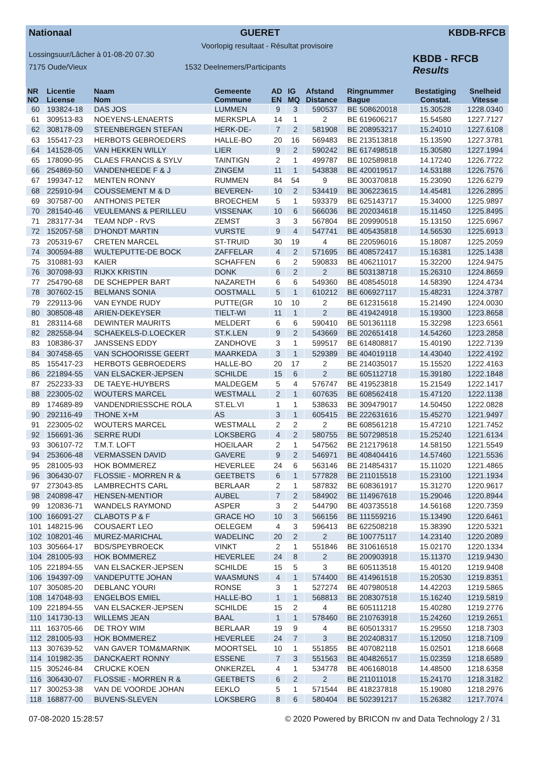Nationaal GUERET KBDB-RFCB
Voorlopig resultaat - Résultat provisoire
Lossingsuur/Lâcher à 01-08-20 07.30
7175 Oude/Vieux 1532 Deelnemers/Participants
KBDB - RFCB
Results
| NR NO | Licentie License | Naam Nom | Gemeente Commune | AD EN | IG MQ | Afstand Distance | Ringnummer Bague | Bestatiging Constat. | Snelheid Vitesse |
| --- | --- | --- | --- | --- | --- | --- | --- | --- | --- |
| 60 | 193824-18 | DAS JOS | LUMMEN | 9 | 3 | 590537 | BE 508620018 | 15.30528 | 1228.0340 |
| 61 | 309513-83 | NOEYENS-LENAERTS | MERKSPLA | 14 | 1 | 2 | BE 619606217 | 15.54580 | 1227.7127 |
| 62 | 308178-09 | STEENBERGEN STEFAN | HERK-DE- | 7 | 2 | 581908 | BE 208953217 | 15.24010 | 1227.6108 |
| 63 | 155417-23 | HERBOTS GEBROEDERS | HALLE-BO | 20 | 16 | 569483 | BE 213513818 | 15.13590 | 1227.3781 |
| 64 | 141528-05 | VAN HEKKEN WILLY | LIER | 9 | 2 | 590242 | BE 617498518 | 15.30580 | 1227.1994 |
| 65 | 178090-95 | CLAES FRANCIS & SYLV | TAINTIGN | 2 | 1 | 499787 | BE 102589818 | 14.17240 | 1226.7722 |
| 66 | 254869-50 | VANDENHEEDE F & J | ZINGEM | 11 | 1 | 543838 | BE 420019517 | 14.53188 | 1226.7576 |
| 67 | 199347-12 | MENTEN RONNY | RUMMEN | 84 | 54 | 9 | BE 300370818 | 15.23090 | 1226.6279 |
| 68 | 225910-94 | COUSSEMENT M & D | BEVEREN- | 10 | 2 | 534419 | BE 306223615 | 14.45481 | 1226.2895 |
| 69 | 307587-00 | ANTHONIS PETER | BROECHEM | 5 | 1 | 593379 | BE 625143717 | 15.34000 | 1225.9897 |
| 70 | 281540-46 | VEULEMANS & PERILLEU | VISSENAK | 10 | 6 | 566036 | BE 202034618 | 15.11450 | 1225.8495 |
| 71 | 283177-34 | TEAM NDP - RVS | ZEMST | 3 | 3 | 567804 | BE 209990518 | 15.13150 | 1225.6967 |
| 72 | 152057-58 | D'HONDT MARTIN | VURSTE | 9 | 4 | 547741 | BE 405435818 | 14.56530 | 1225.6913 |
| 73 | 205319-67 | CRETEN MARCEL | ST-TRUID | 30 | 19 | 4 | BE 220596016 | 15.18087 | 1225.2059 |
| 74 | 300594-88 | WULTEPUTTE-DE BOCK | ZAFFELAR | 4 | 2 | 571695 | BE 408572417 | 15.16381 | 1225.1438 |
| 75 | 310881-93 | KAIER | SCHAFFEN | 6 | 2 | 590833 | BE 406211017 | 15.32200 | 1224.9475 |
| 76 | 307098-93 | RIJKX KRISTIN | DONK | 6 | 2 | 2 | BE 503138718 | 15.26310 | 1224.8659 |
| 77 | 254790-68 | DE SCHEPPER BART | NAZARETH | 6 | 6 | 549360 | BE 408545018 | 14.58390 | 1224.4734 |
| 78 | 307602-15 | BELMANS SONIA | OOSTMALL | 5 | 1 | 610212 | BE 606927117 | 15.48231 | 1224.3787 |
| 79 | 229113-96 | VAN EYNDE RUDY | PUTTE(GR | 10 | 10 | 2 | BE 612315618 | 15.21490 | 1224.0030 |
| 80 | 308508-48 | ARIEN-DEKEYSER | TIELT-WI | 11 | 1 | 2 | BE 419424918 | 15.19300 | 1223.8658 |
| 81 | 283114-68 | DEWINTER MAURITS | MELDERT | 6 | 6 | 590410 | BE 501361118 | 15.32298 | 1223.6561 |
| 82 | 282558-94 | SCHAEKELS-D.LOECKER | ST.K.LEN | 9 | 2 | 543669 | BE 202651418 | 14.54260 | 1223.2858 |
| 83 | 108386-37 | JANSSENS EDDY | ZANDHOVE | 3 | 1 | 599517 | BE 614808817 | 15.40190 | 1222.7139 |
| 84 | 307458-65 | VAN SCHOORISSE GEERT | MAARKEDA | 3 | 1 | 529389 | BE 404019118 | 14.43040 | 1222.4192 |
| 85 | 155417-23 | HERBOTS GEBROEDERS | HALLE-BO | 20 | 17 | 2 | BE 214035017 | 15.15520 | 1222.4163 |
| 86 | 221894-55 | VAN ELSACKER-JEPSEN | SCHILDE | 15 | 6 | 2 | BE 605112718 | 15.39180 | 1222.1848 |
| 87 | 252233-33 | DE TAEYE-HUYBERS | MALDEGEM | 5 | 4 | 576747 | BE 419523818 | 15.21549 | 1222.1417 |
| 88 | 223005-02 | WOUTERS MARCEL | WESTMALL | 2 | 1 | 607635 | BE 608562418 | 15.47120 | 1222.1138 |
| 89 | 174689-89 | VANDENDRIESSCHE ROLA | ST.EL.VI | 1 | 1 | 538633 | BE 309479017 | 14.50450 | 1222.0828 |
| 90 | 292116-49 | THONE X+M | AS | 3 | 1 | 605415 | BE 222631616 | 15.45270 | 1221.9497 |
| 91 | 223005-02 | WOUTERS MARCEL | WESTMALL | 2 | 2 | 2 | BE 608561218 | 15.47210 | 1221.7452 |
| 92 | 156691-36 | SERRE RUDI | LOKSBERG | 4 | 2 | 580755 | BE 507298518 | 15.25240 | 1221.6134 |
| 93 | 306107-72 | T.M.T. LOFT | HOEILAAR | 2 | 1 | 547562 | BE 212179618 | 14.58150 | 1221.5549 |
| 94 | 253606-48 | VERMASSEN DAVID | GAVERE | 9 | 2 | 546971 | BE 408404416 | 14.57460 | 1221.5536 |
| 95 | 281005-93 | HOK BOMMEREZ | HEVERLEE | 24 | 6 | 563146 | BE 214854317 | 15.11020 | 1221.4865 |
| 96 | 306430-07 | FLOSSIE - MORREN R & | GEETBETS | 6 | 1 | 577828 | BE 211015518 | 15.23100 | 1221.1934 |
| 97 | 273043-85 | LAMBRECHTS CARL | BERLAAR | 2 | 1 | 587832 | BE 608361917 | 15.31270 | 1220.9617 |
| 98 | 240898-47 | HENSEN-MENTIOR | AUBEL | 7 | 2 | 584902 | BE 114967618 | 15.29046 | 1220.8944 |
| 99 | 120836-71 | WANDELS RAYMOND | ASPER | 3 | 2 | 544790 | BE 403735518 | 14.56168 | 1220.7359 |
| 100 | 166091-27 | CLABOTS P & F | GRACE HO | 10 | 3 | 566156 | BE 111559216 | 15.13490 | 1220.6461 |
| 101 | 148215-96 | COUSAERT LEO | OELEGEM | 4 | 3 | 596413 | BE 622508218 | 15.38390 | 1220.5321 |
| 102 | 108201-46 | MUREZ-MARICHAL | WADELINC | 20 | 2 | 2 | BE 100775117 | 14.23140 | 1220.2089 |
| 103 | 305664-17 | BDS/SPEYBROECK | VINKT | 2 | 1 | 551846 | BE 310616518 | 15.02170 | 1220.1334 |
| 104 | 281005-93 | HOK BOMMEREZ | HEVERLEE | 24 | 8 | 2 | BE 200903918 | 15.11370 | 1219.9430 |
| 105 | 221894-55 | VAN ELSACKER-JEPSEN | SCHILDE | 15 | 5 | 3 | BE 605113518 | 15.40120 | 1219.9408 |
| 106 | 194397-09 | VANDEPUTTE JOHAN | WAASMUNS | 4 | 1 | 574400 | BE 414961518 | 15.20530 | 1219.8351 |
| 107 | 305085-20 | DEBLANC YOURI | RONSE | 3 | 1 | 527274 | BE 407980518 | 14.42203 | 1219.5865 |
| 108 | 147048-93 | ENGELBOS EMIEL | HALLE-BO | 1 | 1 | 568813 | BE 208307518 | 15.16240 | 1219.5819 |
| 109 | 221894-55 | VAN ELSACKER-JEPSEN | SCHILDE | 15 | 2 | 4 | BE 605111218 | 15.40280 | 1219.2776 |
| 110 | 141730-13 | WILLEMS JEAN | BAAL | 1 | 1 | 578460 | BE 210763918 | 15.24260 | 1219.2651 |
| 111 | 163705-66 | DE TROY WIM | BERLAAR | 19 | 9 | 4 | BE 605013317 | 15.29550 | 1218.7303 |
| 112 | 281005-93 | HOK BOMMEREZ | HEVERLEE | 24 | 7 | 3 | BE 202408317 | 15.12050 | 1218.7109 |
| 113 | 307639-52 | VAN GAVER TOM&MARNIK | MOORTSEL | 10 | 1 | 551855 | BE 407082118 | 15.02501 | 1218.6668 |
| 114 | 101982-35 | DANCKAERT RONNY | ESSENE | 7 | 3 | 551563 | BE 404826517 | 15.02359 | 1218.6589 |
| 115 | 305246-84 | CRUCKE KOEN | ONKERZEL | 4 | 1 | 534778 | BE 406168018 | 14.48500 | 1218.6358 |
| 116 | 306430-07 | FLOSSIE - MORREN R & | GEETBETS | 6 | 2 | 2 | BE 211011018 | 15.24170 | 1218.3182 |
| 117 | 300253-38 | VAN DE VOORDE JOHAN | EEKLO | 5 | 1 | 571544 | BE 418237818 | 15.19080 | 1218.2976 |
| 118 | 168877-00 | BUVENS-SLEVEN | LOKSBERG | 8 | 6 | 580404 | BE 502391217 | 15.26382 | 1217.7074 |
07-08-2020 15:28:57 © 2020 Powered by BRICON nv and Data Technology 2 / 31